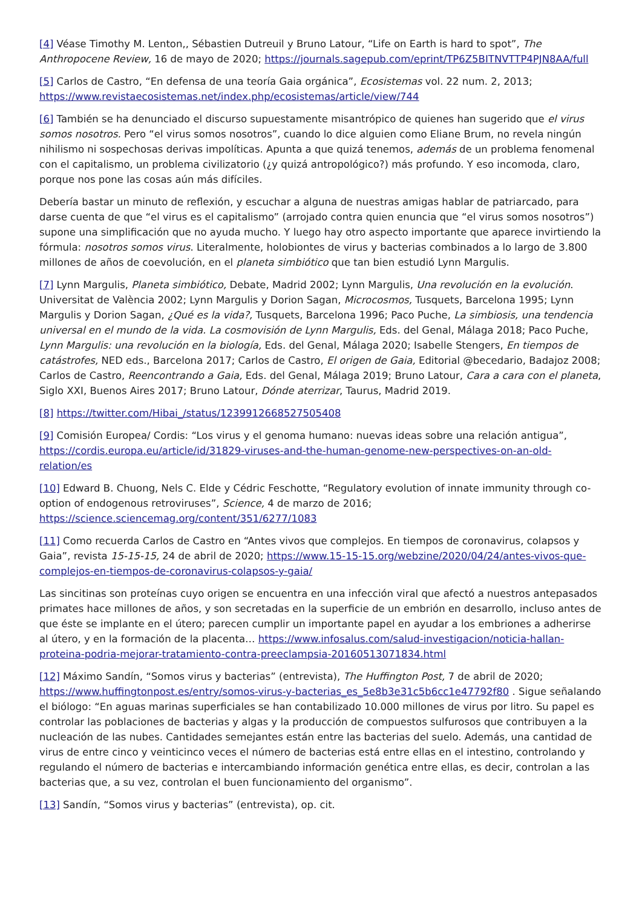[4] Véase Timothy M. Lenton,, Sébastien Dutreuil y Bruno Latour, “Life on Earth is hard to spot”, The Anthropocene Review, 16 de mayo de 2020; https://journals.sagepub.com/eprint/TP6Z5BITNVTTP4PJN8AA/full
[5] Carlos de Castro, “En defensa de una teoría Gaia orgánica”, Ecosistemas vol. 22 num. 2, 2013; https://www.revistaecosistemas.net/index.php/ecosistemas/article/view/744
[6] También se ha denunciado el discurso supuestamente misantrópico de quienes han sugerido que el virus somos nosotros. Pero “el virus somos nosotros”, cuando lo dice alguien como Eliane Brum, no revela ningún nihilismo ni sospechosas derivas impolíticas. Apunta a que quizá tenemos, además de un problema fenomenal con el capitalismo, un problema civilizatorio (¿y quizá antropológico?) más profundo. Y eso incomoda, claro, porque nos pone las cosas aún más difíciles.
Debería bastar un minuto de reflexión, y escuchar a alguna de nuestras amigas hablar de patriarcado, para darse cuenta de que “el virus es el capitalismo” (arrojado contra quien enuncia que “el virus somos nosotros”) supone una simplificación que no ayuda mucho. Y luego hay otro aspecto importante que aparece invirtiendo la fórmula: nosotros somos virus. Literalmente, holobiontes de virus y bacterias combinados a lo largo de 3.800 millones de años de coevolución, en el planeta simbiótico que tan bien estudió Lynn Margulis.
[7] Lynn Margulis, Planeta simbiótico, Debate, Madrid 2002; Lynn Margulis, Una revolución en la evolución. Universitat de València 2002; Lynn Margulis y Dorion Sagan, Microcosmos, Tusquets, Barcelona 1995; Lynn Margulis y Dorion Sagan, ¿Qué es la vida?, Tusquets, Barcelona 1996; Paco Puche, La simbiosis, una tendencia universal en el mundo de la vida. La cosmovisión de Lynn Margulis, Eds. del Genal, Málaga 2018; Paco Puche, Lynn Margulis: una revolución en la biología, Eds. del Genal, Málaga 2020; Isabelle Stengers, En tiempos de catástrofes, NED eds., Barcelona 2017; Carlos de Castro, El origen de Gaia, Editorial @becedario, Badajoz 2008; Carlos de Castro, Reencontrando a Gaia, Eds. del Genal, Málaga 2019; Bruno Latour, Cara a cara con el planeta, Siglo XXI, Buenos Aires 2017; Bruno Latour, Dónde aterrizar, Taurus, Madrid 2019.
[8] https://twitter.com/Hibai_/status/1239912668527505408
[9] Comisión Europea/ Cordis: “Los virus y el genoma humano: nuevas ideas sobre una relación antigua”, https://cordis.europa.eu/article/id/31829-viruses-and-the-human-genome-new-perspectives-on-an-old-relation/es
[10] Edward B. Chuong, Nels C. Elde y Cédric Feschotte, “Regulatory evolution of innate immunity through co-option of endogenous retroviruses”, Science, 4 de marzo de 2016; https://science.sciencemag.org/content/351/6277/1083
[11] Como recuerda Carlos de Castro en “Antes vivos que complejos. En tiempos de coronavirus, colapsos y Gaia”, revista 15-15-15, 24 de abril de 2020; https://www.15-15-15.org/webzine/2020/04/24/antes-vivos-que-complejos-en-tiempos-de-coronavirus-colapsos-y-gaia/
Las sincitinas son proteínas cuyo origen se encuentra en una infección viral que afectó a nuestros antepasados primates hace millones de años, y son secretadas en la superficie de un embrión en desarrollo, incluso antes de que éste se implante en el útero; parecen cumplir un importante papel en ayudar a los embriones a adherirse al útero, y en la formación de la placenta… https://www.infosalus.com/salud-investigacion/noticia-hallan-proteina-podria-mejorar-tratamiento-contra-preeclampsia-20160513071834.html
[12] Máximo Sandín, “Somos virus y bacterias” (entrevista), The Huffington Post, 7 de abril de 2020; https://www.huffingtonpost.es/entry/somos-virus-y-bacterias_es_5e8b3e31c5b6cc1e47792f80 . Sigue señalando el biólogo: “En aguas marinas superficiales se han contabilizado 10.000 millones de virus por litro. Su papel es controlar las poblaciones de bacterias y algas y la producción de compuestos sulfurosos que contribuyen a la nucleación de las nubes. Cantidades semejantes están entre las bacterias del suelo. Además, una cantidad de virus de entre cinco y veinticinco veces el número de bacterias está entre ellas en el intestino, controlando y regulando el número de bacterias e intercambiando información genética entre ellas, es decir, controlan a las bacterias que, a su vez, controlan el buen funcionamiento del organismo”.
[13] Sandín, “Somos virus y bacterias” (entrevista), op. cit.